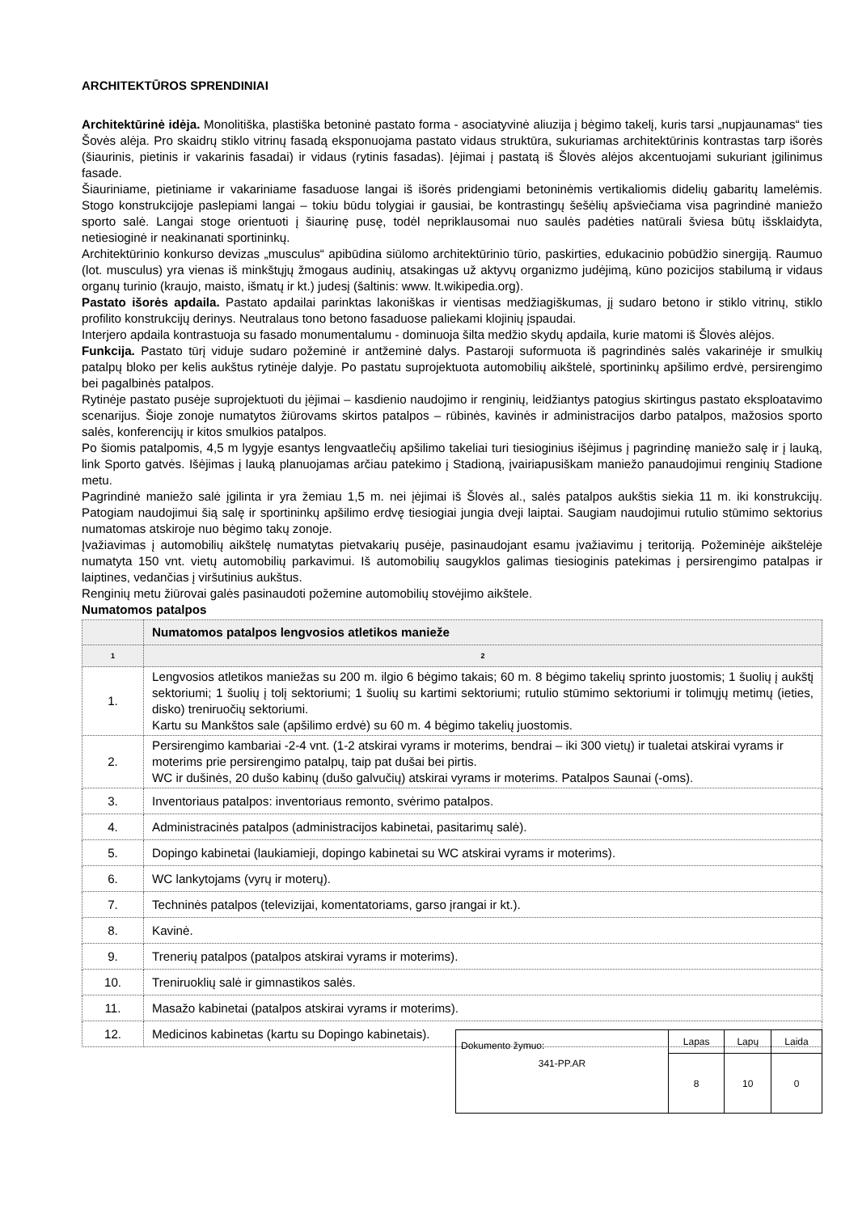ARCHITEKTŪROS SPRENDINIAI
Architektūrinė idėja. Monolitiška, plastiška betoninė pastato forma - asociatyvinė aliuzija į bėgimo takelį, kuris tarsi „nupjaunamas“ ties Šovės alėja. Pro skaidrų stiklo vitrinų fasadą eksponuojama pastato vidaus struktūra, sukuriamas architektūrinis kontrastas tarp išorės (šiaurinis, pietinis ir vakarinis fasadai) ir vidaus (rytinis fasadas). Įėjimai į pastatą iš Šlovės alėjos akcentuojami sukuriant įgilinimus fasade.
Šiauriniame, pietiniame ir vakariniame fasaduose langai iš išorės pridengiami betoninėmis vertikaliomis didelių gabaritų lamelėmis. Stogo konstrukcijoje paslepiami langai – tokiu būdu tolygiai ir gausiai, be kontrastingų šešėlių apšviečiama visa pagrindinė maniežo sporto salė. Langai stoge orientuoti į šiaurinę pusę, todėl nepriklausomai nuo saulės padėties natūrali šviesa būtų išsklaidyta, netiesioginė ir neakinanati sportininkų.
Architektūrinio konkurso devizas „musculus“ apibūdina siūlomo architektūrinio tūrio, paskirties, edukacinio pobūdžio sinergiją. Raumuo (lot. musculus) yra vienas iš minkštųjų žmogaus audinių, atsakingas už aktyvų organizmo judėjimą, kūno pozicijos stabilumą ir vidaus organų turinio (kraujo, maisto, išmatų ir kt.) judesį (šaltinis: www. lt.wikipedia.org).
Pastato išorės apdaila. Pastato apdailai parinktas lakoniškas ir vientisas medžiagiškumas, jį sudaro betono ir stiklo vitrinų, stiklo profilito konstrukcijų derinys. Neutralaus tono betono fasaduose paliekami klojinių įspaudai.
Interjero apdaila kontrastuoja su fasado monumentalumu - dominuoja šilta medžio skydų apdaila, kurie matomi iš Šlovės alėjos.
Funkcija. Pastato tūrį viduje sudaro požeminė ir antžeminė dalys. Pastaroji suformuota iš pagrindinės salės vakarinėje ir smulkių patalpų bloko per kelis aukštus rytinėje dalyje. Po pastatu suprojektuota automobilių aikštelė, sportininkų apšilimo erdvė, persirengimo bei pagalbinės patalpos.
Rytinėje pastato pusėje suprojektuoti du įėjimai – kasdienio naudojimo ir renginių, leidžiantys patogius skirtingus pastato eksploatavimo scenarijus. Šioje zonoje numatytos žiūrovams skirtos patalpos – rūbinės, kavinės ir administracijos darbo patalpos, mažosios sporto salės, konferencijų ir kitos smulkios patalpos.
Po šiomis patalpomis, 4,5 m lygyje esantys lengvaatlečių apšilimo takeliai turi tiesioginius išėjimus į pagrindinę maniežo salę ir į lauką, link Sporto gatvės. Išėjimas į lauką planuojamas arčiau patekimo į Stadioną, įvairiapusiškam maniežo panaudojimui renginių Stadione metu.
Pagrindinė maniežo salė įgilinta ir yra žemiau 1,5 m. nei įėjimai iš Šlovės al., salės patalpos aukštis siekia 11 m. iki konstrukcijų. Patogiam naudojimui šią salę ir sportininkų apšilimo erdvę tiesiogiai jungia dveji laiptai. Saugiam naudojimui rutulio stūmimo sektorius numatomas atskiroje nuo bėgimo takų zonoje.
Įvažiavimas į automobilių aikštelę numatytas pietvakarių pusėje, pasinaudojant esamu įvažiavimu į teritoriją. Požeminėje aikštelėje numatyta 150 vnt. vietų automobilių parkavimui. Iš automobilių saugyklos galimas tiesioginis patekimas į persirengimo patalpas ir laiptines, vedančias į viršutinius aukštus.
Renginių metu žiūrovai galės pasinaudoti požemine automobilių stovėjimo aikštele.
Numatomos patalpos
| | Numatomos patalpos lengvosios atletikos manieže |
| 1 | 2 |
| 1. | Lengvosios atletikos maniežas su 200 m. ilgio 6 bėgimo takais; 60 m. 8 bėgimo takelių sprinto juostomis; 1 šuolių į aukštį sektoriumi; 1 šuolių į tolį sektoriumi; 1 šuolių su kartimi sektoriumi; rutulio stūmimo sektoriumi ir tolimųjų metimų (ieties, disko) treniruočių sektoriumi. Kartu su Mankštos sale (apšilimo erdvė) su 60 m. 4 bėgimo takelių juostomis. |
| 2. | Persirengimo kambariai -2-4 vnt. (1-2 atskirai vyrams ir moterims, bendrai – iki 300 vietų) ir tualetai atskirai vyrams ir moterims prie persirengimo patalpų, taip pat dušai bei pirtis. WC ir dušinės, 20 dušo kabinų (dušo galvučių) atskirai vyrams ir moterims. Patalpos Saunai (-oms). |
| 3. | Inventoriaus patalpos: inventoriaus remonto, svėrimo patalpos. |
| 4. | Administracinės patalpos (administracijos kabinetai, pasitarimų salė). |
| 5. | Dopingo kabinetai (laukiamieji, dopingo kabinetai su WC atskirai vyrams ir moterims). |
| 6. | WC lankytojams (vyrų ir moterų). |
| 7. | Techninės patalpos (televizijai, komentatoriams, garso įrangai ir kt.). |
| 8. | Kavinė. |
| 9. | Trenerių patalpos (patalpos atskirai vyrams ir moterims). |
| 10. | Treniruoklių salė ir gimnastikos salės. |
| 11. | Masažo kabinetai (patalpos atskirai vyrams ir moterims). |
| 12. | Medicinos kabinetas (kartu su Dopingo kabinetais). |
| Dokumento žymuo: 341-PP.AR | Lapas | Lapų | Laida |
| | 8 | 10 | 0 |